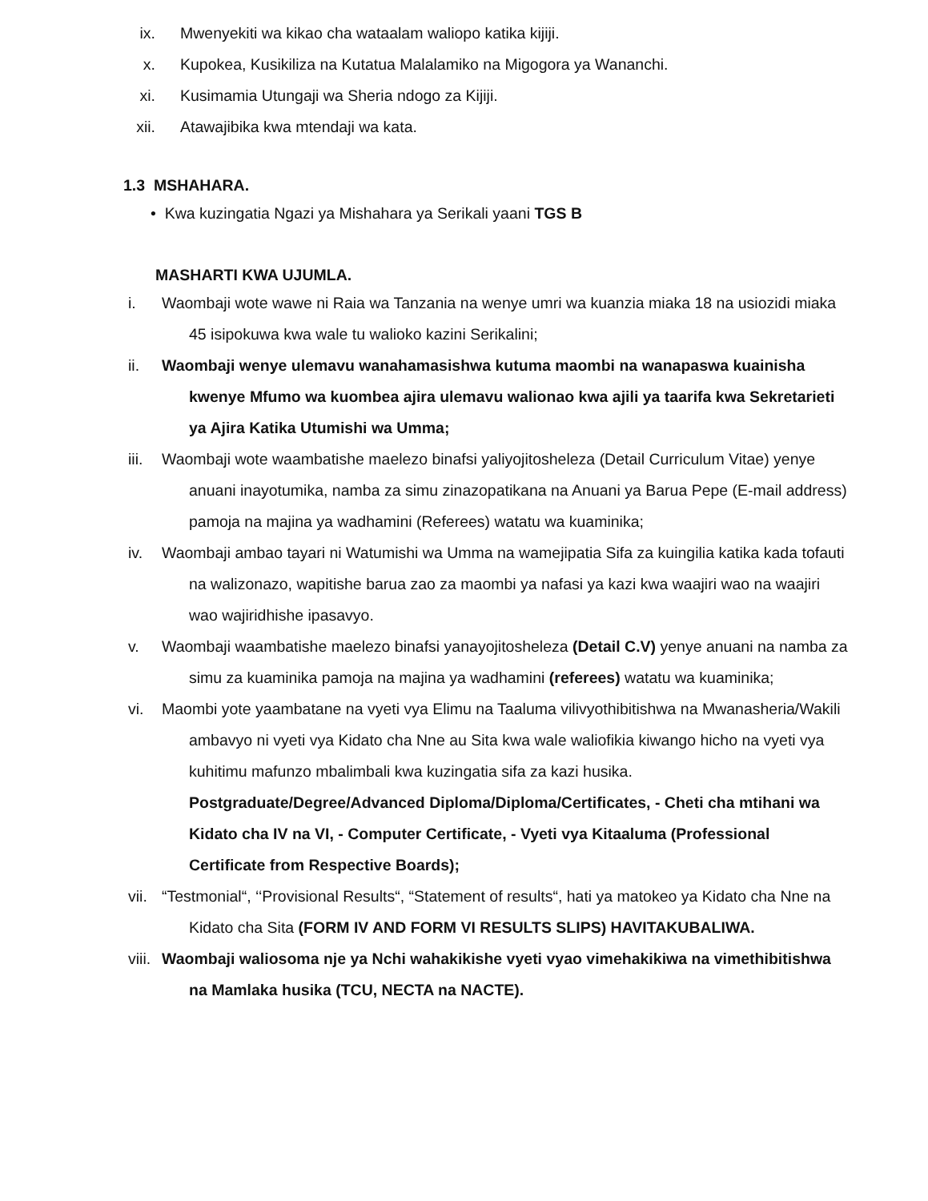ix. Mwenyekiti wa kikao cha wataalam waliopo katika kijiji.
x. Kupokea, Kusikiliza na Kutatua Malalamiko na Migogora ya Wananchi.
xi. Kusimamia Utungaji wa Sheria ndogo za Kijiji.
xii. Atawajibika kwa mtendaji wa kata.
1.3 MSHAHARA.
• Kwa kuzingatia Ngazi ya Mishahara ya Serikali yaani TGS B
MASHARTI KWA UJUMLA.
i. Waombaji wote wawe ni Raia wa Tanzania na wenye umri wa kuanzia miaka 18 na usiozidi miaka 45 isipokuwa kwa wale tu walioko kazini Serikalini;
ii. Waombaji wenye ulemavu wanahamasishwa kutuma maombi na wanapaswa kuainisha kwenye Mfumo wa kuombea ajira ulemavu walionao kwa ajili ya taarifa kwa Sekretarieti ya Ajira Katika Utumishi wa Umma;
iii. Waombaji wote waambatishe maelezo binafsi yaliyojitosheleza (Detail Curriculum Vitae) yenye anuani inayotumika, namba za simu zinazopatikana na Anuani ya Barua Pepe (E-mail address) pamoja na majina ya wadhamini (Referees) watatu wa kuaminika;
iv. Waombaji ambao tayari ni Watumishi wa Umma na wamejipatia Sifa za kuingilia katika kada tofauti na walizonazo, wapitishe barua zao za maombi ya nafasi ya kazi kwa waajiri wao na waajiri wao wajiridhishe ipasavyo.
v. Waombaji waambatishe maelezo binafsi yanayojitosheleza (Detail C.V) yenye anuani na namba za simu za kuaminika pamoja na majina ya wadhamini (referees) watatu wa kuaminika;
vi. Maombi yote yaambatane na vyeti vya Elimu na Taaluma vilivyothibitishwa na Mwanasheria/Wakili ambavyo ni vyeti vya Kidato cha Nne au Sita kwa wale waliofikia kiwango hicho na vyeti vya kuhitimu mafunzo mbalimbali kwa kuzingatia sifa za kazi husika. Postgraduate/Degree/Advanced Diploma/Diploma/Certificates, - Cheti cha mtihani wa Kidato cha IV na VI, - Computer Certificate, - Vyeti vya Kitaaluma (Professional Certificate from Respective Boards);
vii. “Testmonial“, ‘‘Provisional Results“, “Statement of results“, hati ya matokeo ya Kidato cha Nne na Kidato cha Sita (FORM IV AND FORM VI RESULTS SLIPS) HAVITAKUBALIWA.
viii. Waombaji waliosoma nje ya Nchi wahakikishe vyeti vyao vimehakikiwa na vimethibitishwa na Mamlaka husika (TCU, NECTA na NACTE).